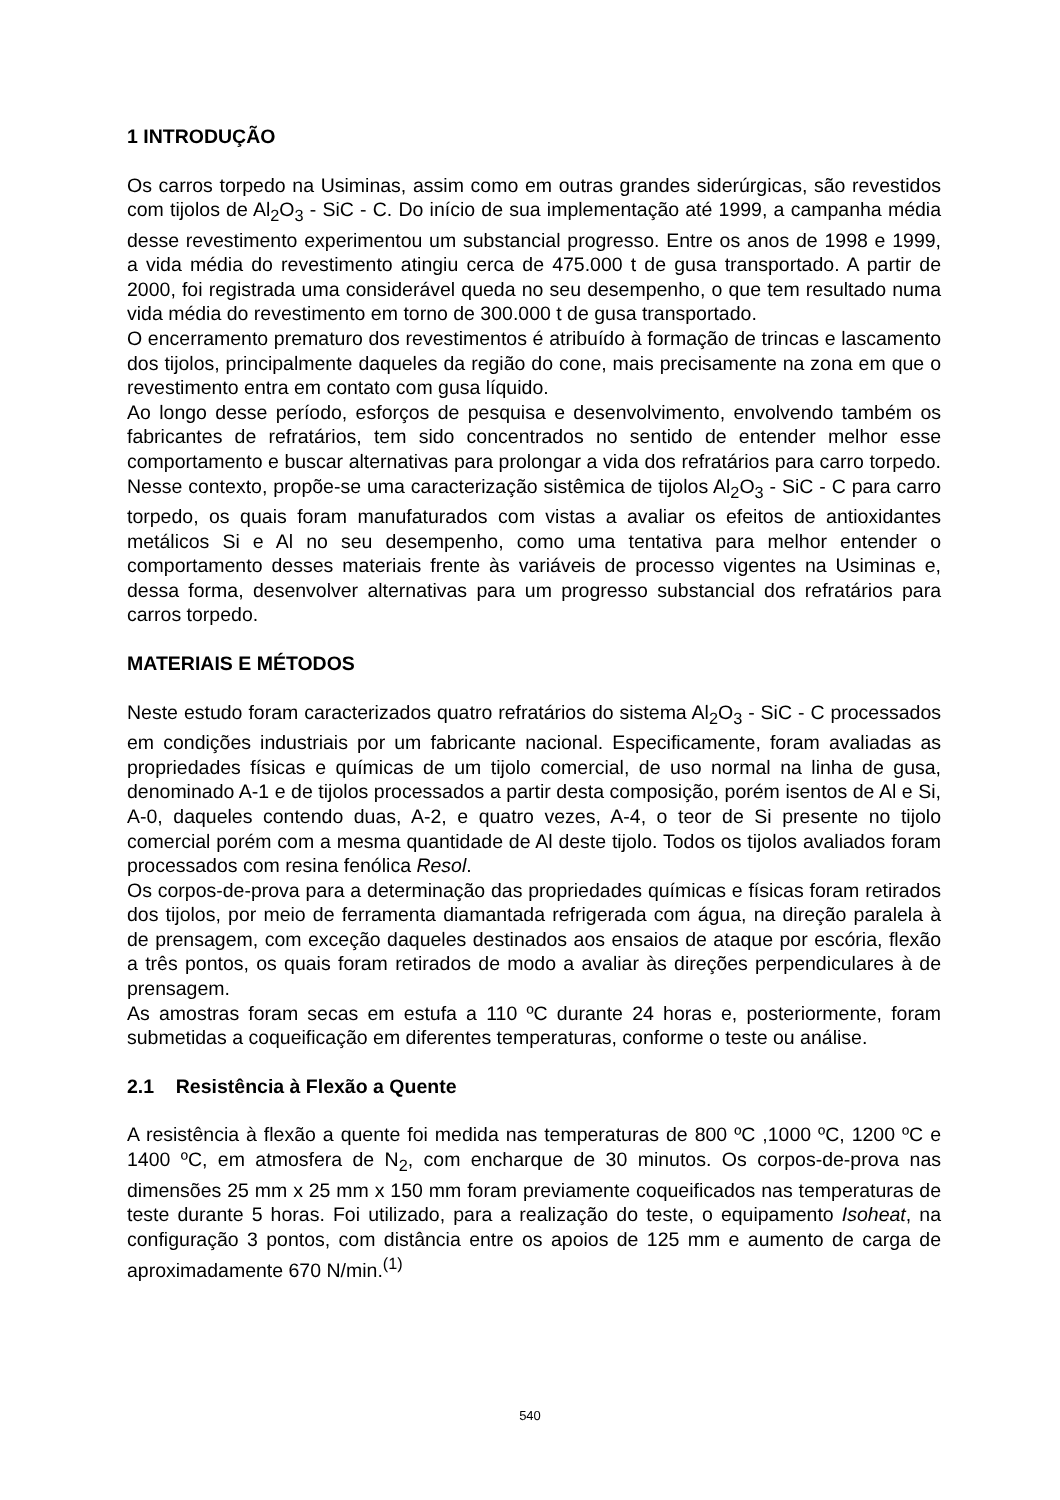1 INTRODUÇÃO
Os carros torpedo na Usiminas, assim como em outras grandes siderúrgicas, são revestidos com tijolos de Al<sub>2</sub>O<sub>3</sub> - SiC - C. Do início de sua implementação até 1999, a campanha média desse revestimento experimentou um substancial progresso. Entre os anos de 1998 e 1999, a vida média do revestimento atingiu cerca de 475.000 t de gusa transportado. A partir de 2000, foi registrada uma considerável queda no seu desempenho, o que tem resultado numa vida média do revestimento em torno de 300.000 t de gusa transportado.
O encerramento prematuro dos revestimentos é atribuído à formação de trincas e lascamento dos tijolos, principalmente daqueles da região do cone, mais precisamente na zona em que o revestimento entra em contato com gusa líquido.
Ao longo desse período, esforços de pesquisa e desenvolvimento, envolvendo também os fabricantes de refratários, tem sido concentrados no sentido de entender melhor esse comportamento e buscar alternativas para prolongar a vida dos refratários para carro torpedo. Nesse contexto, propõe-se uma caracterização sistêmica de tijolos Al<sub>2</sub>O<sub>3</sub> - SiC - C para carro torpedo, os quais foram manufaturados com vistas a avaliar os efeitos de antioxidantes metálicos Si e Al no seu desempenho, como uma tentativa para melhor entender o comportamento desses materiais frente às variáveis de processo vigentes na Usiminas e, dessa forma, desenvolver alternativas para um progresso substancial dos refratários para carros torpedo.
MATERIAIS E MÉTODOS
Neste estudo foram caracterizados quatro refratários do sistema Al<sub>2</sub>O<sub>3</sub> - SiC - C processados em condições industriais por um fabricante nacional. Especificamente, foram avaliadas as propriedades físicas e químicas de um tijolo comercial, de uso normal na linha de gusa, denominado A-1 e de tijolos processados a partir desta composição, porém isentos de Al e Si, A-0, daqueles contendo duas, A-2, e quatro vezes, A-4, o teor de Si presente no tijolo comercial porém com a mesma quantidade de Al deste tijolo. Todos os tijolos avaliados foram processados com resina fenólica Resol.
Os corpos-de-prova para a determinação das propriedades químicas e físicas foram retirados dos tijolos, por meio de ferramenta diamantada refrigerada com água, na direção paralela à de prensagem, com exceção daqueles destinados aos ensaios de ataque por escória, flexão a três pontos, os quais foram retirados de modo a avaliar às direções perpendiculares à de prensagem.
As amostras foram secas em estufa a 110 ºC durante 24 horas e, posteriormente, foram submetidas a coqueificação em diferentes temperaturas, conforme o teste ou análise.
2.1 Resistência à Flexão a Quente
A resistência à flexão a quente foi medida nas temperaturas de 800 ºC ,1000 ºC, 1200 ºC e 1400 ºC, em atmosfera de N<sub>2</sub>, com encharque de 30 minutos. Os corpos-de-prova nas dimensões 25 mm x 25 mm x 150 mm foram previamente coqueificados nas temperaturas de teste durante 5 horas. Foi utilizado, para a realização do teste, o equipamento Isoheat, na configuração 3 pontos, com distância entre os apoios de 125 mm e aumento de carga de aproximadamente 670 N/min.<sup>(1)</sup>
540